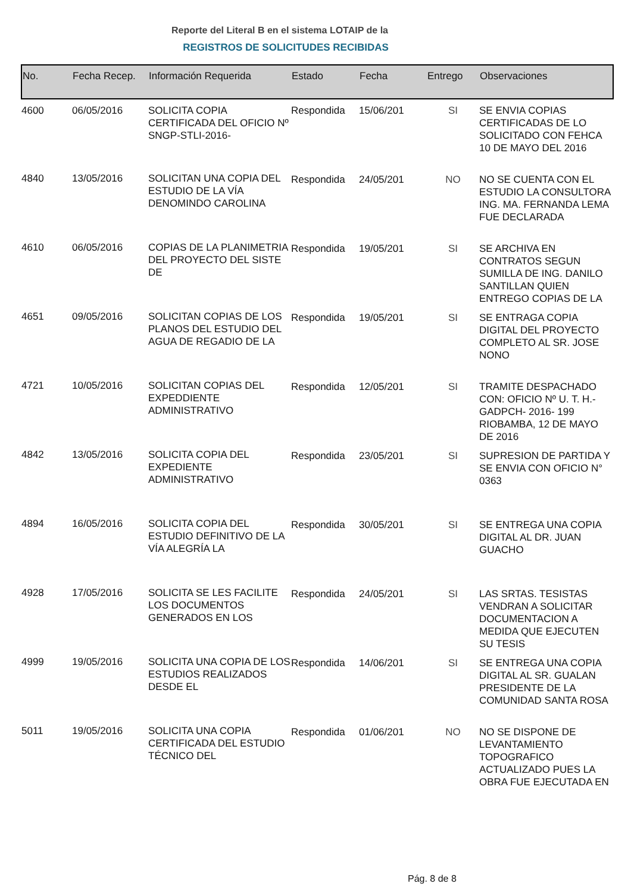Reporte del Literal B en el sistema LOTAIP de la
REGISTROS DE SOLICITUDES RECIBIDAS
| No. | Fecha Recep. | Información Requerida | Estado | Fecha | Entrego | Observaciones |
| --- | --- | --- | --- | --- | --- | --- |
| 4600 | 06/05/2016 | SOLICITA COPIA CERTIFICADA DEL OFICIO Nº SNGP-STLI-2016- | Respondida | 15/06/201 | SI | SE ENVIA COPIAS CERTIFICADAS DE LO SOLICITADO CON FEHCA 10 DE MAYO DEL 2016 |
| 4840 | 13/05/2016 | SOLICITAN UNA COPIA DEL ESTUDIO DE LA VÍA DENOMINDO CAROLINA | Respondida | 24/05/201 | NO | NO SE CUENTA CON EL ESTUDIO LA CONSULTORA ING. MA. FERNANDA LEMA FUE DECLARADA |
| 4610 | 06/05/2016 | COPIAS DE LA PLANIMETRIA DEL PROYECTO DEL SISTE DE | Respondida | 19/05/201 | SI | SE ARCHIVA EN CONTRATOS SEGUN SUMILLA DE ING. DANILO SANTILLAN QUIEN ENTREGO COPIAS DE LA |
| 4651 | 09/05/2016 | SOLICITAN COPIAS DE LOS PLANOS DEL ESTUDIO DEL AGUA DE REGADIO DE LA | Respondida | 19/05/201 | SI | SE ENTRAGA COPIA DIGITAL DEL PROYECTO COMPLETO AL SR. JOSE NONO |
| 4721 | 10/05/2016 | SOLICITAN COPIAS DEL EXPEDDIENTE ADMINISTRATIVO | Respondida | 12/05/201 | SI | TRAMITE DESPACHADO CON: OFICIO Nº U. T. H.- GADPCH- 2016- 199 RIOBAMBA, 12 DE MAYO DE 2016 |
| 4842 | 13/05/2016 | SOLICITA COPIA DEL EXPEDIENTE ADMINISTRATIVO | Respondida | 23/05/201 | SI | SUPRESION DE PARTIDA Y SE ENVIA CON OFICIO N° 0363 |
| 4894 | 16/05/2016 | SOLICITA COPIA DEL ESTUDIO DEFINITIVO DE LA VÍA ALEGRÍA LA | Respondida | 30/05/201 | SI | SE ENTREGA UNA COPIA DIGITAL AL DR. JUAN GUACHO |
| 4928 | 17/05/2016 | SOLICITA SE LES FACILITE LOS DOCUMENTOS GENERADOS EN LOS | Respondida | 24/05/201 | SI | LAS SRTAS. TESISTAS VENDRAN A SOLICITAR DOCUMENTACION A MEDIDA QUE EJECUTEN SU TESIS |
| 4999 | 19/05/2016 | SOLICITA UNA COPIA DE LOS ESTUDIOS REALIZADOS DESDE EL | Respondida | 14/06/201 | SI | SE ENTREGA UNA COPIA DIGITAL AL SR. GUALAN PRESIDENTE DE LA COMUNIDAD SANTA ROSA |
| 5011 | 19/05/2016 | SOLICITA UNA COPIA CERTIFICADA DEL ESTUDIO TÉCNICO DEL | Respondida | 01/06/201 | NO | NO SE DISPONE DE LEVANTAMIENTO TOPOGRAFICO ACTUALIZADO PUES LA OBRA FUE EJECUTADA EN |
Pág. 8 de 8